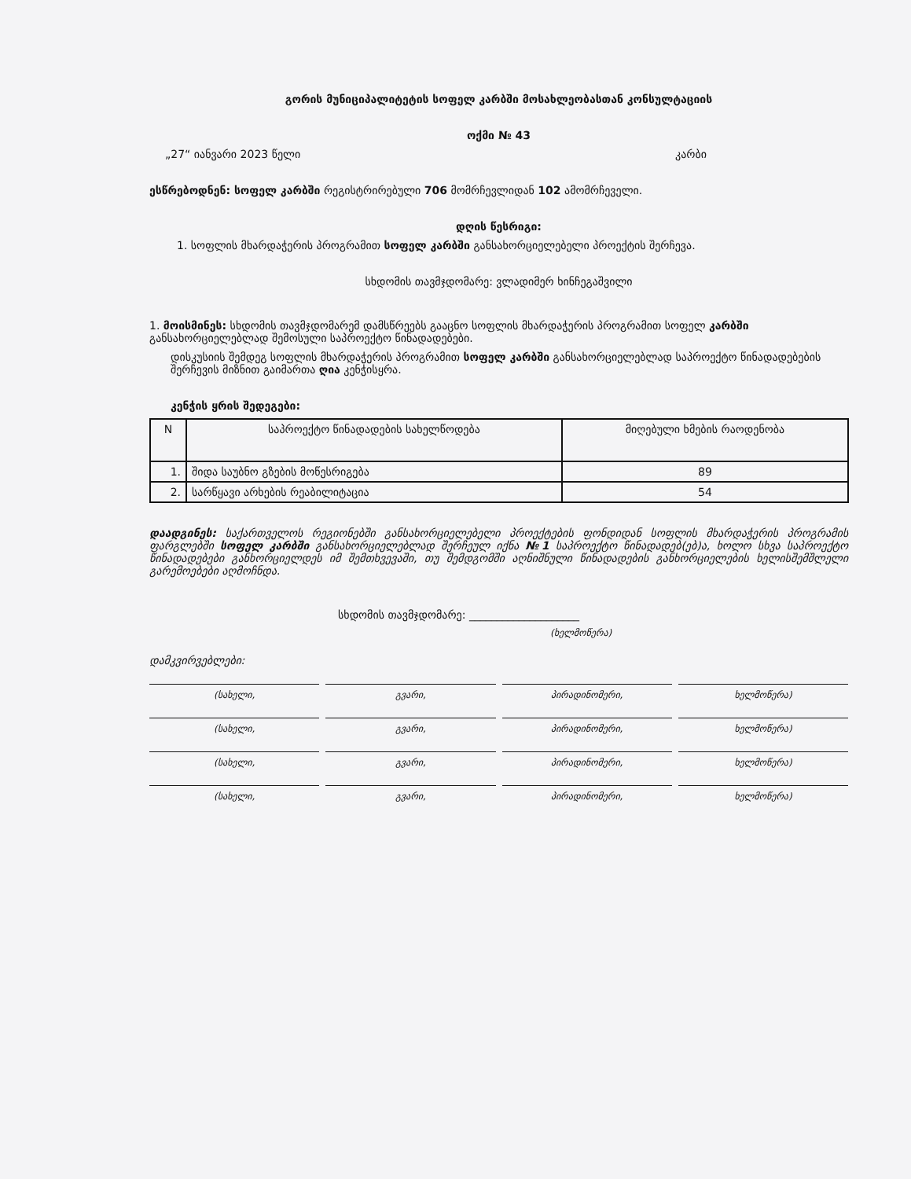გორის მუნიციპალიტეტის სოფელ კარბში მოსახლეობასთან კონსულტაციის
ოქმი № 43
„27“ იანვარი 2023 წელი კარბი
ესწრებოდნენ: სოფელ კარბში რეგისტრირებული 706 მომრჩევლიდან 102 ამომრჩეველი.
დღის წესრიგი:
1. სოფლის მხარდაჭერის პროგრამით სოფელ კარბში განსახორციელებელი პროექტის შერჩევა.
სხდომის თავმჯდომარე: ვლადიმერ ხინჩეგაშვილი
1. მოისმინეს: სხდომის თავმჯდომარემ დამსწრეებს გააცნო სოფლის მხარდაჭერის პროგრამით სოფელ კარბში განსახორციელებლად შემოსული საპროექტო წინადადებები.
დისკუსიის შემდეგ სოფლის მხარდაჭერის პროგრამით სოფელ კარბში განსახორციელებლად საპროექტო წინადადებების შერჩევის მიზნით გაიმართა ღია კენჭისყრა.
კენჭის ყრის შედეგები:
| N | საპროექტო წინადადების სახელწოდება | მიღებული ხმების რაოდენობა |
| --- | --- | --- |
| 1. | შიდა საუბნო გზების მოწესრიგება | 89 |
| 2. | სარწყავი არხების რეაბილიტაცია | 54 |
დაადგინეს: საქართველოს რეგიონებში განსახორციელებელი პროექტების ფონდიდან სოფლის მხარდაჭერის პროგრამის ფარგლებში სოფელ კარბში განსახორციელებლად შერჩეულ იქნა №1 საპროექტო წინადადებ(ებ)ა, ხოლო სხვა საპროექტო წინადადებები განხორციელდეს იმ შემთხვევაში, თუ შემდგომში აღნიშნული წინადადების განხორციელების ხელისშემშლელი გარემოებები აღმოჩნდა.
სხდომის თავმჯდომარე: ____________________
(ხელმოწერა)
დამკვირვებლები:
(სახელი, გვარი, პირადინომერი, ხელმოწერა)
(სახელი, გვარი, პირადინომერი, ხელმოწერა)
(სახელი, გვარი, პირადინომერი, ხელმოწერა)
(სახელი, გვარი, პირადინომერი, ხელმოწერა)